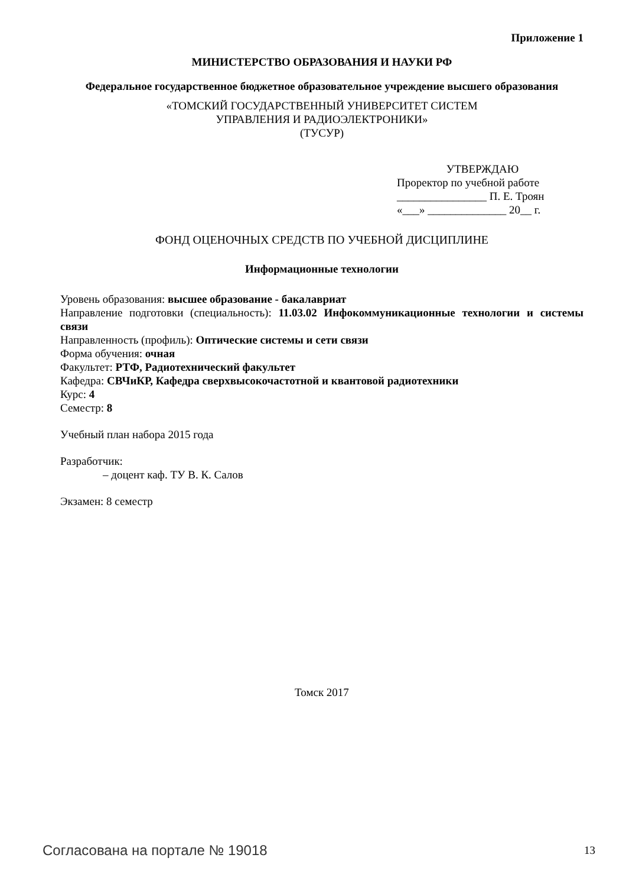Приложение 1
МИНИСТЕРСТВО ОБРАЗОВАНИЯ И НАУКИ РФ
Федеральное государственное бюджетное образовательное учреждение высшего образования
«ТОМСКИЙ ГОСУДАРСТВЕННЫЙ УНИВЕРСИТЕТ СИСТЕМ
УПРАВЛЕНИЯ И РАДИОЭЛЕКТРОНИКИ»
(ТУСУР)
УТВЕРЖДАЮ
Проректор по учебной работе
________________ П. Е. Троян
«___» ______________ 20__ г.
ФОНД ОЦЕНОЧНЫХ СРЕДСТВ ПО УЧЕБНОЙ ДИСЦИПЛИНЕ
Информационные технологии
Уровень образования: высшее образование - бакалавриат
Направление подготовки (специальность): 11.03.02 Инфокоммуникационные технологии и системы связи
Направленность (профиль): Оптические системы и сети связи
Форма обучения: очная
Факультет: РТФ, Радиотехнический факультет
Кафедра: СВЧиКР, Кафедра сверхвысокочастотной и квантовой радиотехники
Курс: 4
Семестр: 8
Учебный план набора 2015 года
Разработчик:
– доцент каф. ТУ В. К. Салов
Экзамен: 8 семестр
Томск 2017
Согласована на портале № 19018 13